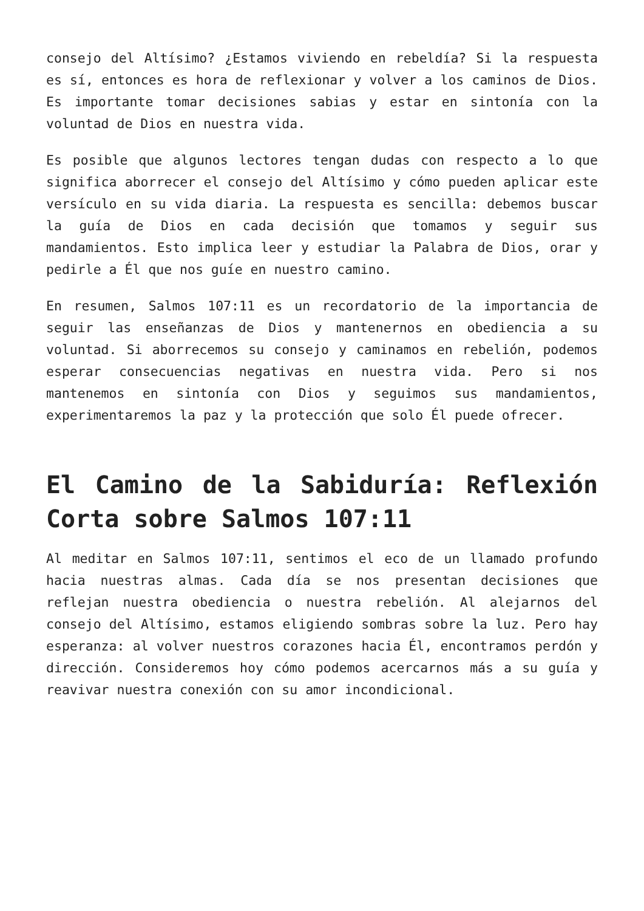consejo del Altísimo? ¿Estamos viviendo en rebeldía? Si la respuesta es sí, entonces es hora de reflexionar y volver a los caminos de Dios. Es importante tomar decisiones sabias y estar en sintonía con la voluntad de Dios en nuestra vida.
Es posible que algunos lectores tengan dudas con respecto a lo que significa aborrecer el consejo del Altísimo y cómo pueden aplicar este versículo en su vida diaria. La respuesta es sencilla: debemos buscar la guía de Dios en cada decisión que tomamos y seguir sus mandamientos. Esto implica leer y estudiar la Palabra de Dios, orar y pedirle a Él que nos guíe en nuestro camino.
En resumen, Salmos 107:11 es un recordatorio de la importancia de seguir las enseñanzas de Dios y mantenernos en obediencia a su voluntad. Si aborrecemos su consejo y caminamos en rebelión, podemos esperar consecuencias negativas en nuestra vida. Pero si nos mantenemos en sintonía con Dios y seguimos sus mandamientos, experimentaremos la paz y la protección que solo Él puede ofrecer.
El Camino de la Sabiduría: Reflexión Corta sobre Salmos 107:11
Al meditar en Salmos 107:11, sentimos el eco de un llamado profundo hacia nuestras almas. Cada día se nos presentan decisiones que reflejan nuestra obediencia o nuestra rebelión. Al alejarnos del consejo del Altísimo, estamos eligiendo sombras sobre la luz. Pero hay esperanza: al volver nuestros corazones hacia Él, encontramos perdón y dirección. Consideremos hoy cómo podemos acercarnos más a su guía y reavivar nuestra conexión con su amor incondicional.